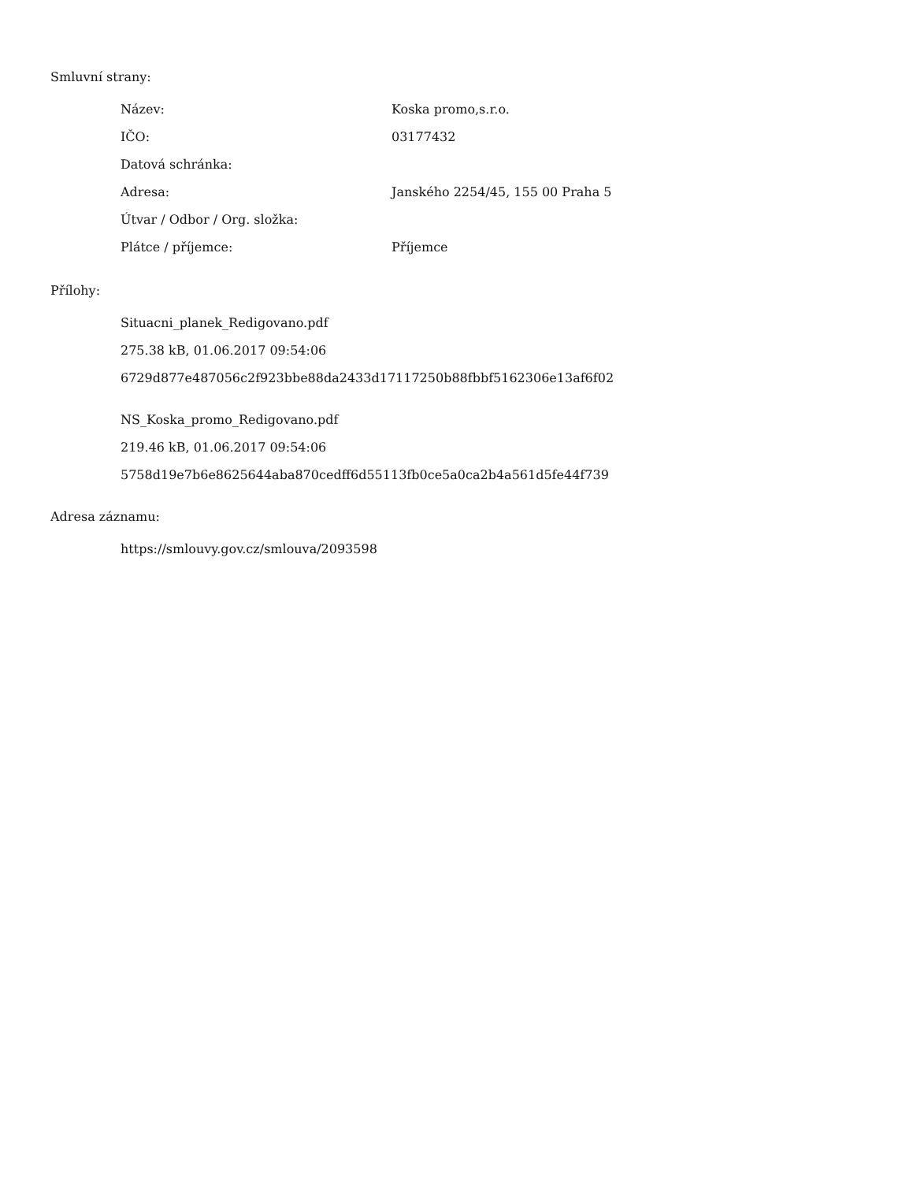Smluvní strany:
| Název: | Koska promo,s.r.o. |
| IČO: | 03177432 |
| Datová schránka: | |
| Adresa: | Janského 2254/45, 155 00 Praha 5 |
| Útvar / Odbor / Org. složka: | |
| Plátce / příjemce: | Příjemce |
Přílohy:
Situacni_planek_Redigovano.pdf
275.38 kB, 01.06.2017 09:54:06
6729d877e487056c2f923bbe88da2433d17117250b88fbbf5162306e13af6f02
NS_Koska_promo_Redigovano.pdf
219.46 kB, 01.06.2017 09:54:06
5758d19e7b6e8625644aba870cedff6d55113fb0ce5a0ca2b4a561d5fe44f739
Adresa záznamu:
https://smlouvy.gov.cz/smlouva/2093598